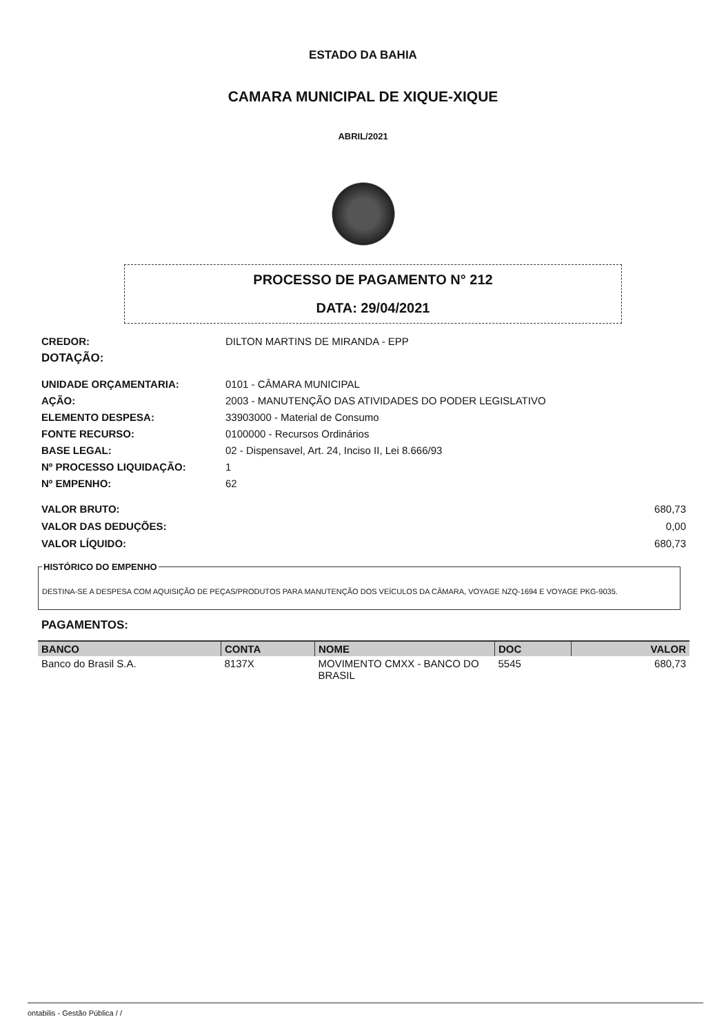ESTADO DA BAHIA
CAMARA MUNICIPAL DE XIQUE-XIQUE
ABRIL/2021
PROCESSO DE PAGAMENTO N° 212
DATA: 29/04/2021
CREDOR: DILTON MARTINS DE MIRANDA - EPP
DOTAÇÃO:
UNIDADE ORÇAMENTARIA: 0101 - CÂMARA MUNICIPAL
AÇÃO: 2003 - MANUTENÇÃO DAS ATIVIDADES DO PODER LEGISLATIVO
ELEMENTO DESPESA: 33903000 - Material de Consumo
FONTE RECURSO: 0100000 - Recursos Ordinários
BASE LEGAL: 02 - Dispensavel, Art. 24, Inciso II, Lei 8.666/93
Nº PROCESSO LIQUIDAÇÃO: 1
Nº EMPENHO: 62
VALOR BRUTO: 680,73
VALOR DAS DEDUÇÕES: 0,00
VALOR LÍQUIDO: 680,73
HISTÓRICO DO EMPENHO
DESTINA-SE A DESPESA COM AQUISIÇÃO DE PEÇAS/PRODUTOS PARA MANUTENÇÃO DOS VEÍCULOS DA CÂMARA, VOYAGE NZQ-1694 E VOYAGE PKG-9035.
PAGAMENTOS:
| BANCO | CONTA | NOME | DOC | VALOR |
| --- | --- | --- | --- | --- |
| Banco do Brasil S.A. | 8137X | MOVIMENTO CMXX - BANCO DO BRASIL | 5545 | 680,73 |
ontabilis - Gestão Pública / /